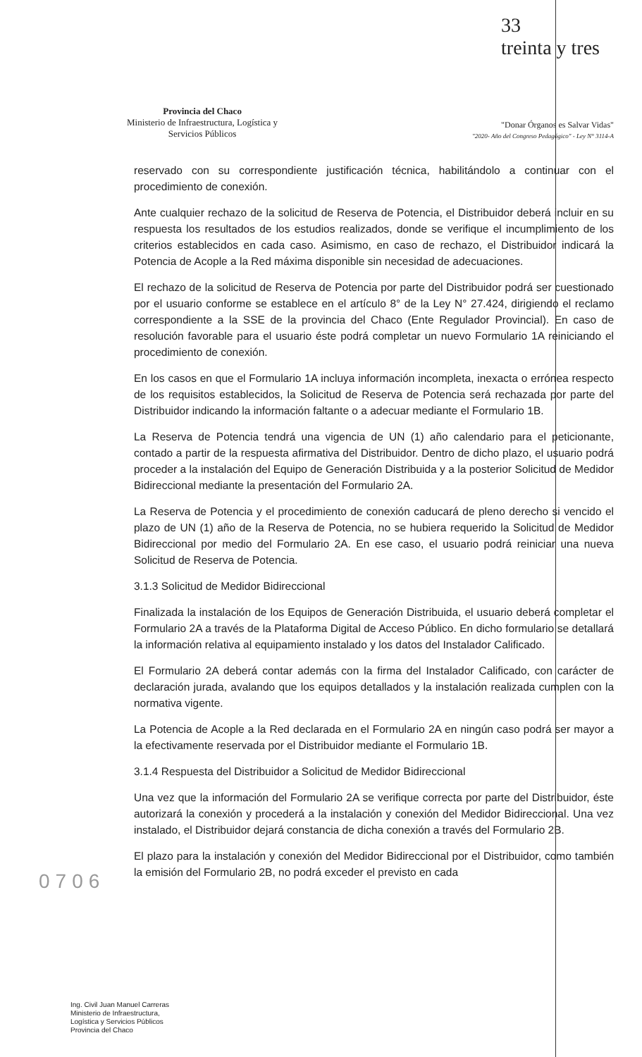33
treinta y tres
Provincia del Chaco
Ministerio de Infraestructura, Logística y
Servicios Públicos
"Donar Órganos es Salvar Vidas"
"2020- Año del Congreso Pedagógico" - Ley N° 3114-A
reservado con su correspondiente justificación técnica, habilitándolo a continuar con el procedimiento de conexión.
Ante cualquier rechazo de la solicitud de Reserva de Potencia, el Distribuidor deberá incluir en su respuesta los resultados de los estudios realizados, donde se verifique el incumplimiento de los criterios establecidos en cada caso. Asimismo, en caso de rechazo, el Distribuidor indicará la Potencia de Acople a la Red máxima disponible sin necesidad de adecuaciones.
El rechazo de la solicitud de Reserva de Potencia por parte del Distribuidor podrá ser cuestionado por el usuario conforme se establece en el artículo 8° de la Ley N° 27.424, dirigiendo el reclamo correspondiente a la SSE de la provincia del Chaco (Ente Regulador Provincial). En caso de resolución favorable para el usuario éste podrá completar un nuevo Formulario 1A reiniciando el procedimiento de conexión.
En los casos en que el Formulario 1A incluya información incompleta, inexacta o errónea respecto de los requisitos establecidos, la Solicitud de Reserva de Potencia será rechazada por parte del Distribuidor indicando la información faltante o a adecuar mediante el Formulario 1B.
La Reserva de Potencia tendrá una vigencia de UN (1) año calendario para el peticionante, contado a partir de la respuesta afirmativa del Distribuidor. Dentro de dicho plazo, el usuario podrá proceder a la instalación del Equipo de Generación Distribuida y a la posterior Solicitud de Medidor Bidireccional mediante la presentación del Formulario 2A.
La Reserva de Potencia y el procedimiento de conexión caducará de pleno derecho si vencido el plazo de UN (1) año de la Reserva de Potencia, no se hubiera requerido la Solicitud de Medidor Bidireccional por medio del Formulario 2A. En ese caso, el usuario podrá reiniciar una nueva Solicitud de Reserva de Potencia.
3.1.3 Solicitud de Medidor Bidireccional
Finalizada la instalación de los Equipos de Generación Distribuida, el usuario deberá completar el Formulario 2A a través de la Plataforma Digital de Acceso Público. En dicho formulario se detallará la información relativa al equipamiento instalado y los datos del Instalador Calificado.
El Formulario 2A deberá contar además con la firma del Instalador Calificado, con carácter de declaración jurada, avalando que los equipos detallados y la instalación realizada cumplen con la normativa vigente.
La Potencia de Acople a la Red declarada en el Formulario 2A en ningún caso podrá ser mayor a la efectivamente reservada por el Distribuidor mediante el Formulario 1B.
3.1.4 Respuesta del Distribuidor a Solicitud de Medidor Bidireccional
Una vez que la información del Formulario 2A se verifique correcta por parte del Distribuidor, éste autorizará la conexión y procederá a la instalación y conexión del Medidor Bidireccional. Una vez instalado, el Distribuidor dejará constancia de dicha conexión a través del Formulario 2B.
El plazo para la instalación y conexión del Medidor Bidireccional por el Distribuidor, como también la emisión del Formulario 2B, no podrá exceder el previsto en cada
0706
Ing. Civil Juan Manuel Carreras
Ministerio de Infraestructura,
Logística y Servicios Públicos
Provincia del Chaco